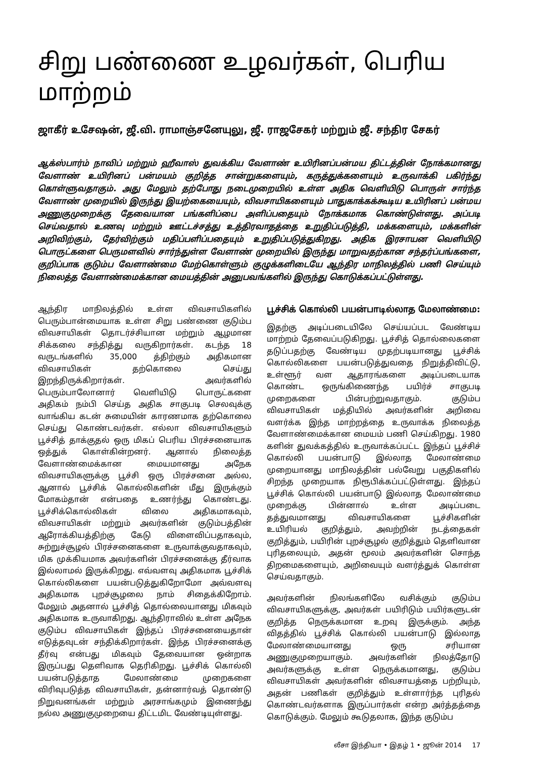சிறு பண்ணை உழவர்கள், பெரிய மாற்றம்
ஜாகீர் உசேஷன், ஜீ.வி. ராமாஞ்சனேயுலு, ஜீ. ராஜசேகர் மற்றும் ஜீ. சந்திர சேகர்
ஆக்ஸ்பார்ம் நாவிப் மற்றும் ஹீவாஸ் துவக்கிய வேளாண் உயிரினப்பன்மய திட்டத்தின் நோக்கமானது வேளாண் உயிரினப் பன்மயம் குறித்த சான்றுகளையும், கருத்துக்களையும் உருவாக்கி பகிர்ந்து கொள்ளுவதாகும். அது மேலும் தற்போது நடைமுறையில் உள்ள அதிக வெளியிடு பொருள் சார்ந்த வேளாண் முறையில் இருந்து இயற்கையையும், விவசாயிகளையும் பாதுகாக்கக்கூடிய உயிரினப் பன்மய அணுகுமுறைக்கு தேவையான பங்களிப்பை அளிப்பதையும் நோக்கமாக கொண்டுள்ளது. அப்படி செய்வதால் உணவு மற்றும் ஊட்டச்சத்து உத்திரவாதத்தை உறுதிப்படுத்தி, மக்களையும், மக்களின் அறிவிற்கும், தேர்விற்கும் மதிப்பளிப்பதையும் உறுதிப்படுத்துகிறது. அதிக இரசாயன வெளியிடு பொருட்களை பெருமளவில் சார்ந்துள்ள வேளாண் முறையில் இருந்து மாறுவதற்கான சந்தர்ப்பங்களை, குறிப்பாக குடும்ப வேளாண்மை மேற்கொள்ளும் குழுக்களிடையே ஆந்திர மாநிலத்தில் பணி செய்யும் நிலைத்த வேளாண்மைக்கான மையத்தின் அனுபவங்களில் இருந்து கொடுக்கப்பட்டுள்ளது.
ஆந்திர மாநிலத்தில் உள்ள விவசாயிகளில் பெரும்பான்மையாக உள்ள சிறு பண்ணை குடும்ப விவசாயிகள் தொடர்ச்சியான மற்றும் ஆழமான சிக்கலை சந்தித்து வருகிறார்கள். கடந்த 18 வருடங்களில் 35,000 த்திற்கும் அதிகமான விவசாயிகள் தற்கொலை செய்து இறந்திருக்கிறார்கள். அவர்களில் பெரும்பாலோனார் வெளியிடு பொருட்களை அதிகம் நம்பி செய்த அதிக சாகுபடி செலவுக்கு வாங்கிய கடன் சுமையின் காரணமாக தற்கொலை செய்து கொண்டவர்கள். எல்லா விவசாயிகளும் பூச்சித் தாக்குதல் ஒரு மிகப் பெரிய பிரச்சனையாக ஒத்துக் கொள்கின்றனர். ஆனால் நிலைத்த வேளாண்மைக்கான மையமானது அநேக விவசாயிகளுக்கு பூச்சி ஒரு பிரச்சனை அல்ல, ஆனால் பூச்சிக் கொல்லிகளின் மீது இருக்கும் மோகம்தான் என்பதை உணர்ந்து கொண்டது. பூச்சிக்கொல்லிகள் விலை அதிகமாகவும், விவசாயிகள் மற்றும் அவர்களின் குடும்பத்தின் ஆரோக்கியத்திற்கு கேடு விளைவிப்பதாகவும், சுற்றுச்சூழல் பிரச்சனைகளை உருவாக்குவதாகவும், மிக முக்கியமாக அவர்களின் பிரச்சனைக்கு தீர்வாக இல்லாமல் இருக்கிறது. எவ்வளவு அதிகமாக பூச்சிக் கொல்லிகளை பயன்படுத்துகிறோமோ அவ்வளவு அதிகமாக புறச்சூழலை நாம் சிதைக்கிறோம். மேலும் அதனால் பூச்சித் தொல்லையானது மிகவும் அதிகமாக உருவாகிறது. ஆந்திராவில் உள்ள அநேக குடும்ப விவசாயிகள் இந்தப் பிரச்சனையைதான் எடுத்தவுடன் சந்திக்கிறார்கள். இந்த பிரச்சனைக்கு தீர்வு என்பது மிகவும் தேவையான ஒன்றாக இருப்பது தெளிவாக தெரிகிறது. பூச்சிக் கொல்லி பயன்படுத்தாத மேலாண்மை முறைகளை விரிவுபடுத்த விவசாயிகள், தன்னார்வத் தொண்டு நிறுவனங்கள் மற்றும் அரசாங்கமும் இணைந்து நல்ல அணுகுமுறையை திட்டமிட வேண்டியுள்ளது.
பூச்சிக் கொல்லி பயன்பாடில்லாத மேலாண்மை:
இதற்கு அடிப்படையிலே செய்யப்பட வேண்டிய மாற்றம் தேவைப்படுகிறது. பூச்சித் தொல்லைகளை தடுப்பதற்கு வேண்டிய முதற்படியானது பூச்சிக் கொல்லிகளை பயன்படுத்துவதை நிறுத்திவிட்டு, உள்ளூர் வள ஆதாரங்களை அடிப்படையாக கொண்ட ஒருங்கிணைந்த பயிர்ச் சாகுபடி முறைகளை பின்பற்றுவதாகும். குடும்ப விவசாயிகள் மத்தியில் அவர்களின் அறிவை வளர்க்க இந்த மாற்றத்தை உருவாக்க நிலைத்த வேளாண்மைக்கான மையம் பணி செய்கிறது. 1980 களின் துவக்கத்தில் உருவாக்கப்பட்ட இந்தப் பூச்சிச் கொல்லி பயன்பாடு இல்லாத மேலாண்மை முறையானது மாநிலத்தின் பல்வேறு பகுதிகளில் சிறந்த முறையாக நிரூபிக்கப்பட்டுள்ளது. இந்தப் பூச்சிக் கொல்லி பயன்பாடு இல்லாத மேலாண்மை முறைக்கு பின்னால் உள்ள அடிப்படை தத்துவமானது விவசாயிகளை பூச்சிகளின் உயிரியல் குறித்தும், அவற்றின் நடத்தைகள் குறித்தும், பயிரின் புறச்சூழல் குறித்தும் தெளிவான புரிதலையும், அதன் மூலம் அவர்களின் சொந்த திறமைகளையும், அறிவையும் வளர்த்துக் கொள்ள செய்வதாகும்.
அவர்களின் நிலங்களிலே வசிக்கும் குடும்ப விவசாயிகளுக்கு, அவர்கள் பயிரிடும் பயிர்களுடன் குறித்த நெருக்கமான உறவு இருக்கும். அந்த விதத்தில் பூச்சிக் கொல்லி பயன்பாடு இல்லாத மேலாண்மையானது ஒரு சரியான அணுகுமுறையாகும். அவர்களின் நிலத்தோடு அவர்களுக்கு உள்ள நெருக்கமானது, குடும்ப விவசாயிகள் அவர்களின் விவசாயத்தை பற்றியும், அதன் பணிகள் குறித்தும் உள்ளார்ந்த புரிதல் கொண்டவர்களாக இருப்பார்கள் என்ற அர்த்தத்தை கொடுக்கும். மேலும் கூடுதலாக, இந்த குடும்ப
லீசா இந்தியா • இதழ் 1 • ஜூன் 2014 17